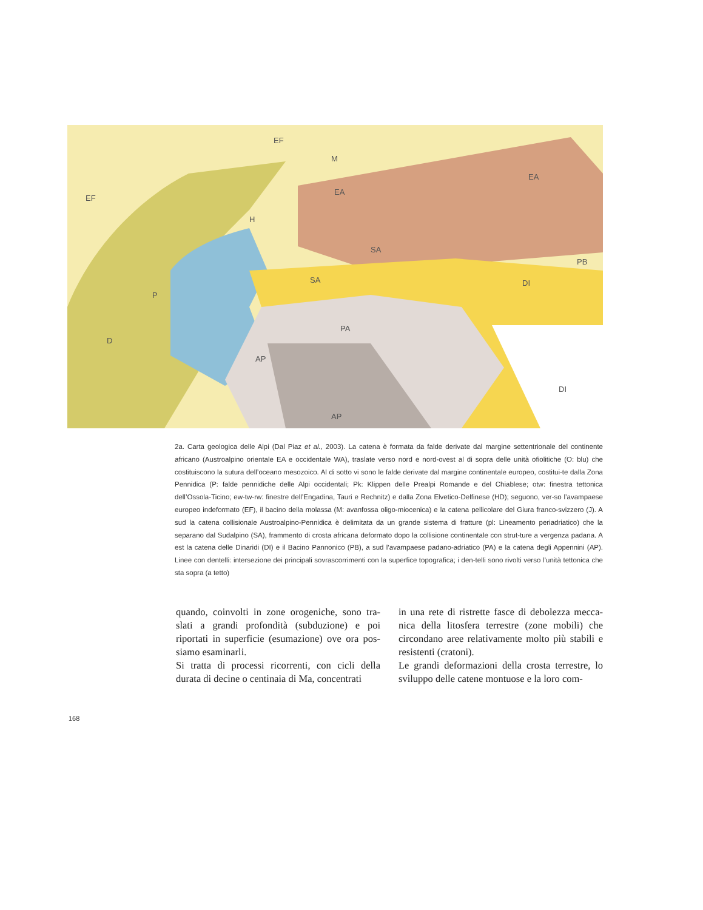EF
EF
M
H
EA
EA
SA
SA
PA
AP
AP
D
PB
DI
DI
P
2a. Carta geologica delle Alpi (Dal Piaz et al., 2003). La catena è formata da falde derivate dal margine settentrionale del continente africano (Austroalpino orientale EA e occidentale WA), traslate verso nord e nord-ovest al di sopra delle unità ofiolitiche (O: blu) che costituiscono la sutura dell’oceano mesozoico. Al di sotto vi sono le falde derivate dal margine continentale europeo, costitui-te dalla Zona Pennidica (P: falde pennidiche delle Alpi occidentali; Pk: Klippen delle Prealpi Romande e del Chiablese; otw: finestra tettonica dell’Ossola-Ticino; ew-tw-rw: finestre dell’Engadina, Tauri e Rechnitz) e dalla Zona Elvetico-Delfinese (HD); seguono, ver-so l’avampaese europeo indeformato (EF), il bacino della molassa (M: avanfossa oligo-miocenica) e la catena pellicolare del Giura franco-svizzero (J). A sud la catena collisionale Austroalpino-Pennidica è delimitata da un grande sistema di fratture (pl: Lineamento periadriatico) che la separano dal Sudalpino (SA), frammento di crosta africana deformato dopo la collisione continentale con strut-ture a vergenza padana. A est la catena delle Dinaridi (DI) e il Bacino Pannonico (PB), a sud l’avampaese padano-adriatico (PA) e la catena degli Appennini (AP). Linee con dentelli: intersezione dei principali sovrascorrimenti con la superfice topografica; i den-telli sono rivolti verso l’unità tettonica che sta sopra (a tetto)
quando, coinvolti in zone orogeniche, sono tra-slati a grandi profondità (subduzione) e poi riportati in superficie (esumazione) ove ora pos-siamo esaminarli.
Si tratta di processi ricorrenti, con cicli della durata di decine o centinaia di Ma, concentrati
in una rete di ristrette fasce di debolezza mecca-nica della litosfera terrestre (zone mobili) che circondano aree relativamente molto più stabili e resistenti (cratoni).
Le grandi deformazioni della crosta terrestre, lo sviluppo delle catene montuose e la loro com-
168